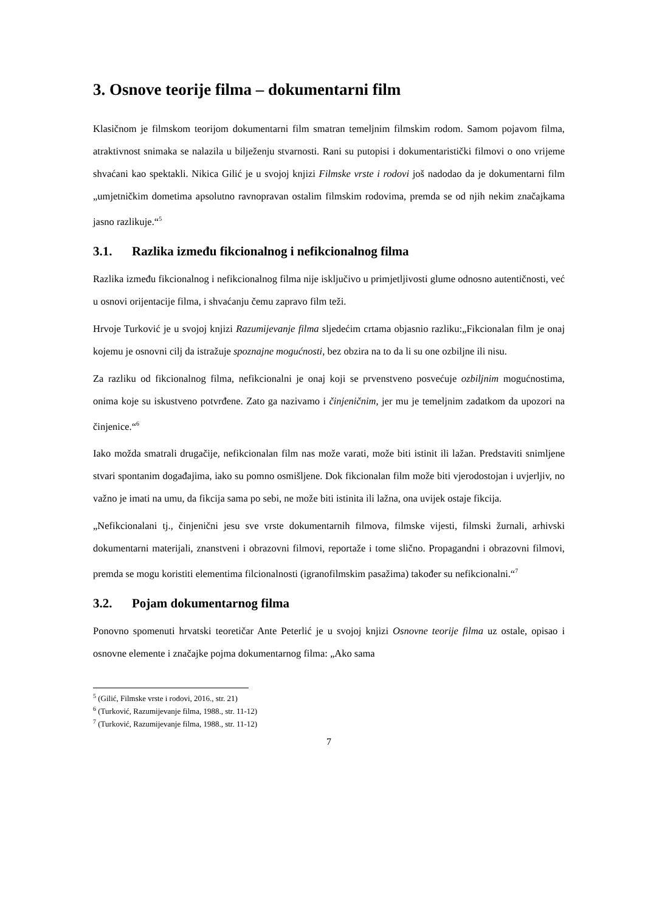3. Osnove teorije filma – dokumentarni film
Klasičnom je filmskom teorijom dokumentarni film smatran temeljnim filmskim rodom. Samom pojavom filma, atraktivnost snimaka se nalazila u bilježenju stvarnosti. Rani su putopisi i dokumentaristički filmovi o ono vrijeme shvaćani kao spektakli. Nikica Gilić je u svojoj knjizi Filmske vrste i rodovi još nadodao da je dokumentarni film „umjetničkim dometima apsolutno ravnopravan ostalim filmskim rodovima, premda se od njih nekim značajkama jasno razlikuje.“<sup>5</sup>
3.1. Razlika između fikcionalnog i nefikcionalnog filma
Razlika između fikcionalnog i nefikcionalnog filma nije isključivo u primjetljivosti glume odnosno autentičnosti, već u osnovi orijentacije filma, i shvaćanju čemu zapravo film teži.
Hrvoje Turković je u svojoj knjizi Razumijevanje filma sljedećim crtama objasnio razliku:„Fikcionalan film je onaj kojemu je osnovni cilj da istražuje spoznajne mogućnosti, bez obzira na to da li su one ozbiljne ili nisu.
Za razliku od fikcionalnog filma, nefikcionalni je onaj koji se prvenstveno posvećuje ozbiljnim mogućnostima, onima koje su iskustveno potvrđene. Zato ga nazivamo i činjeničnim, jer mu je temeljnim zadatkom da upozori na činjenice.“<sup>6</sup>
Iako možda smatrali drugačije, nefikcionalan film nas može varati, može biti istinit ili lažan. Predstaviti snimljene stvari spontanim događajima, iako su pomno osmišljene. Dok fikcionalan film može biti vjerodostojan i uvjerljiv, no važno je imati na umu, da fikcija sama po sebi, ne može biti istinita ili lažna, ona uvijek ostaje fikcija.
„Nefikcionalani tj., činjenični jesu sve vrste dokumentarnih filmova, filmske vijesti, filmski žurnali, arhivski dokumentarni materijali, znanstveni i obrazovni filmovi, reportaže i tome slično. Propagandni i obrazovni filmovi, premda se mogu koristiti elementima filcionalnosti (igranofilmskim pasažima) također su nefikcionalni.“<sup>7</sup>
3.2. Pojam dokumentarnog filma
Ponovno spomenuti hrvatski teoretičar Ante Peterlić je u svojoj knjizi Osnovne teorije filma uz ostale, opisao i osnovne elemente i značajke pojma dokumentarnog filma: „Ako sama
<sup>5</sup> (Gilić, Filmske vrste i rodovi, 2016., str. 21)
<sup>6</sup> (Turković, Razumijevanje filma, 1988., str. 11-12)
<sup>7</sup> (Turković, Razumijevanje filma, 1988., str. 11-12)
7